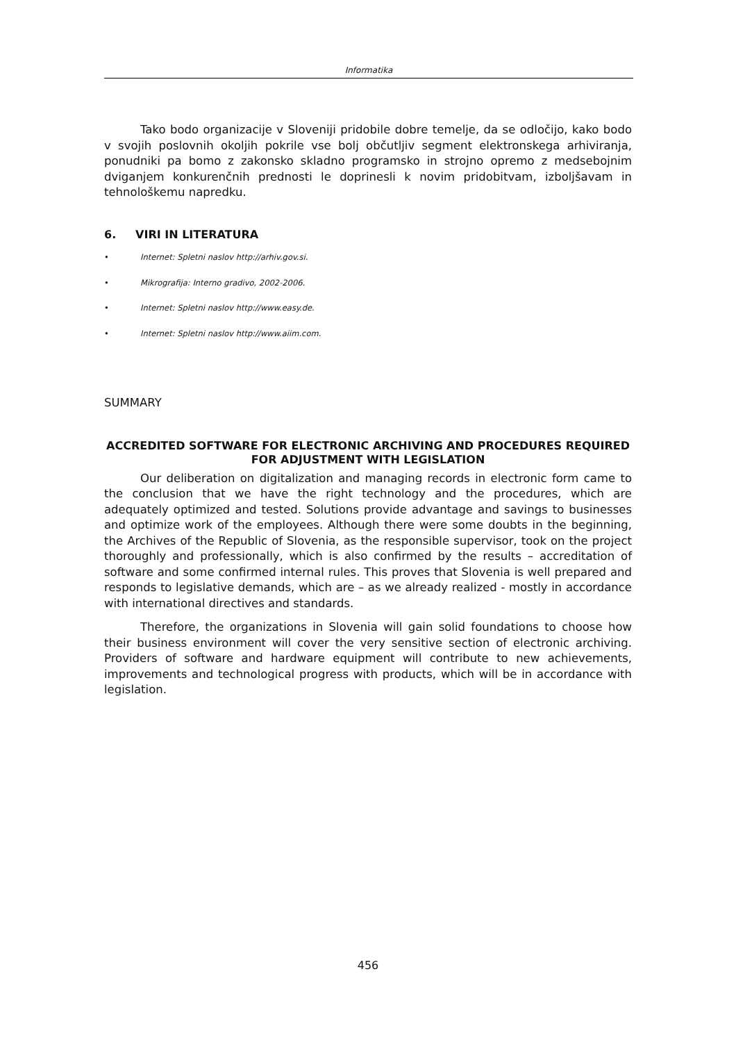Informatika
Tako bodo organizacije v Sloveniji pridobile dobre temelje, da se odločijo, kako bodo v svojih poslovnih okoljih pokrile vse bolj občutljiv segment elektronskega arhiviranja, ponudniki pa bomo z zakonsko skladno programsko in strojno opremo z medsebojnim dviganjem konkurenčnih prednosti le doprinesli k novim pridobitvam, izboljšavam in tehnološkemu napredku.
6. VIRI IN LITERATURA
• Internet: Spletni naslov http://arhiv.gov.si.
• Mikrografija: Interno gradivo, 2002-2006.
• Internet: Spletni naslov http://www.easy.de.
• Internet: Spletni naslov http://www.aiim.com.
SUMMARY
ACCREDITED SOFTWARE FOR ELECTRONIC ARCHIVING AND PROCEDURES REQUIRED FOR ADJUSTMENT WITH LEGISLATION
Our deliberation on digitalization and managing records in electronic form came to the conclusion that we have the right technology and the procedures, which are adequately optimized and tested. Solutions provide advantage and savings to businesses and optimize work of the employees. Although there were some doubts in the beginning, the Archives of the Republic of Slovenia, as the responsible supervisor, took on the project thoroughly and professionally, which is also confirmed by the results – accreditation of software and some confirmed internal rules. This proves that Slovenia is well prepared and responds to legislative demands, which are – as we already realized - mostly in accordance with international directives and standards.
Therefore, the organizations in Slovenia will gain solid foundations to choose how their business environment will cover the very sensitive section of electronic archiving. Providers of software and hardware equipment will contribute to new achievements, improvements and technological progress with products, which will be in accordance with legislation.
456